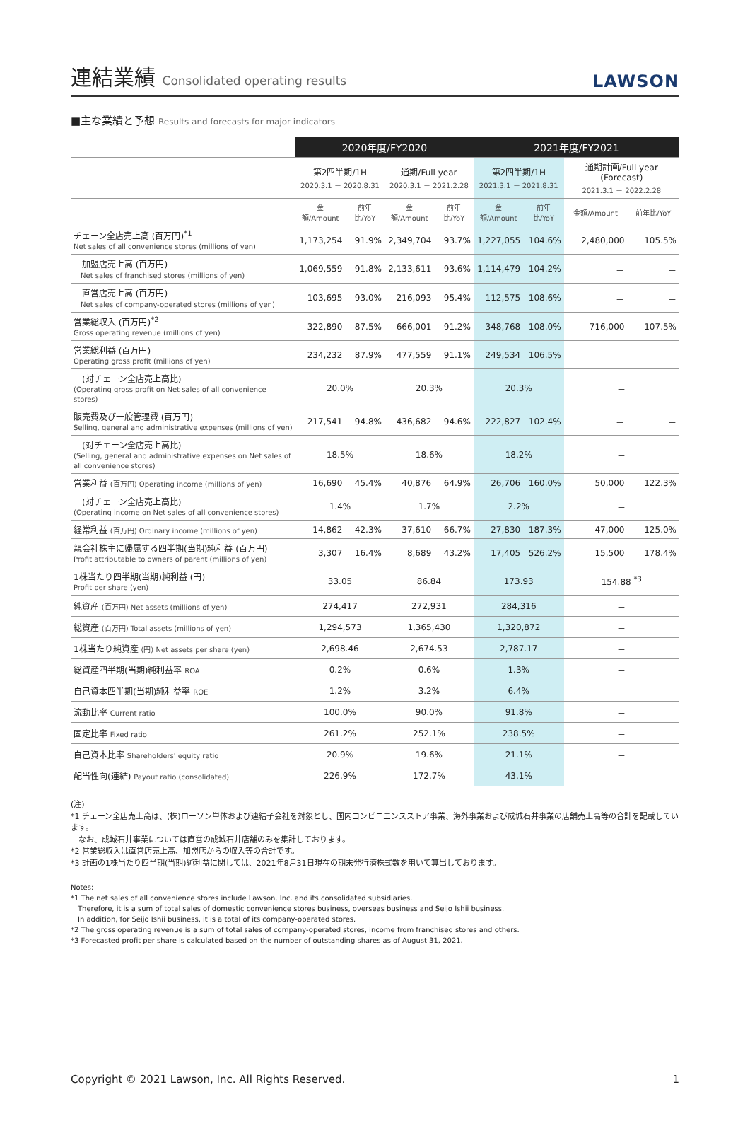連結業績 Consolidated operating results
LAWSON
■主な業績と予想 Results and forecasts for major indicators
| | 2020年度/FY2020 | | | | 2021年度/FY2021 | | | |
| --- | --- | --- | --- | --- | --- | --- | --- | --- |
| | 第2四半期/1H 2020.3.1 － 2020.8.31 | | 通期/Full year 2020.3.1 － 2021.2.28 | | 第2四半期/1H 2021.3.1 － 2021.8.31 | | 通期計画/Full year (Forecast) 2021.3.1 － 2022.2.28 | |
| | 金額/Amount | 前年比/YoY | 金額/Amount | 前年比/YoY | 金額/Amount | 前年比/YoY | 金額/Amount | 前年比/YoY |
| チェーン全店売上高 (百万円)<sup>*1</sup> Net sales of all convenience stores (millions of yen) | 1,173,254 | 91.9% | 2,349,704 | 93.7% | 1,227,055 | 104.6% | 2,480,000 | 105.5% |
| 加盟店売上高 (百万円) Net sales of franchised stores (millions of yen) | 1,069,559 | 91.8% | 2,133,611 | 93.6% | 1,114,479 | 104.2% | － | － |
| 直営店売上高 (百万円) Net sales of company-operated stores (millions of yen) | 103,695 | 93.0% | 216,093 | 95.4% | 112,575 | 108.6% | － | － |
| 営業総収入 (百万円)<sup>*2</sup> Gross operating revenue (millions of yen) | 322,890 | 87.5% | 666,001 | 91.2% | 348,768 | 108.0% | 716,000 | 107.5% |
| 営業総利益 (百万円) Operating gross profit (millions of yen) | 234,232 | 87.9% | 477,559 | 91.1% | 249,534 | 106.5% | － | － |
| (対チェーン全店売上高比) (Operating gross profit on Net sales of all convenience stores) | 20.0% | | 20.3% | | 20.3% | | － | |
| 販売費及び一般管理費 (百万円) Selling, general and administrative expenses (millions of yen) | 217,541 | 94.8% | 436,682 | 94.6% | 222,827 | 102.4% | － | － |
| (対チェーン全店売上高比) (Selling, general and administrative expenses on Net sales of all convenience stores) | 18.5% | | 18.6% | | 18.2% | | － | |
| 営業利益 (百万円) Operating income (millions of yen) | 16,690 | 45.4% | 40,876 | 64.9% | 26,706 | 160.0% | 50,000 | 122.3% |
| (対チェーン全店売上高比) (Operating income on Net sales of all convenience stores) | 1.4% | | 1.7% | | 2.2% | | － | |
| 経常利益 (百万円) Ordinary income (millions of yen) | 14,862 | 42.3% | 37,610 | 66.7% | 27,830 | 187.3% | 47,000 | 125.0% |
| 親会社株主に帰属する四半期(当期)純利益 (百万円) Profit attributable to owners of parent (millions of yen) | 3,307 | 16.4% | 8,689 | 43.2% | 17,405 | 526.2% | 15,500 | 178.4% |
| 1株当たり四半期(当期)純利益 (円) Profit per share (yen) | 33.05 | | 86.84 | | 173.93 | | 154.88 <sup>*3</sup> | |
| 純資産 (百万円) Net assets (millions of yen) | 274,417 | | 272,931 | | 284,316 | | － | |
| 総資産 (百万円) Total assets (millions of yen) | 1,294,573 | | 1,365,430 | | 1,320,872 | | － | |
| 1株当たり純資産 (円) Net assets per share (yen) | 2,698.46 | | 2,674.53 | | 2,787.17 | | － | |
| 総資産四半期(当期)純利益率 ROA | 0.2% | | 0.6% | | 1.3% | | － | |
| 自己資本四半期(当期)純利益率 ROE | 1.2% | | 3.2% | | 6.4% | | － | |
| 流動比率 Current ratio | 100.0% | | 90.0% | | 91.8% | | － | |
| 固定比率 Fixed ratio | 261.2% | | 252.1% | | 238.5% | | － | |
| 自己資本比率 Shareholders' equity ratio | 20.9% | | 19.6% | | 21.1% | | － | |
| 配当性向(連結) Payout ratio (consolidated) | 226.9% | | 172.7% | | 43.1% | | － | |
(注)
*1 チェーン全店売上高は、(株)ローソン単体および連結子会社を対象とし、国内コンビニエンスストア事業、海外事業および成城石井事業の店舗売上高等の合計を記載しています。
　なお、成城石井事業については直営の成城石井店舗のみを集計しております。
*2 営業総収入は直営店売上高、加盟店からの収入等の合計です。
*3 計画の1株当たり四半期(当期)純利益に関しては、2021年8月31日現在の期末発行済株式数を用いて算出しております。
Notes:
*1 The net sales of all convenience stores include Lawson, Inc. and its consolidated subsidiaries.
　Therefore, it is a sum of total sales of domestic convenience stores business, overseas business and Seijo Ishii business.
　In addition, for Seijo Ishii business, it is a total of its company-operated stores.
*2 The gross operating revenue is a sum of total sales of company-operated stores, income from franchised stores and others.
*3 Forecasted profit per share is calculated based on the number of outstanding shares as of August 31, 2021.
Copyright © 2021 Lawson, Inc. All Rights Reserved. 1